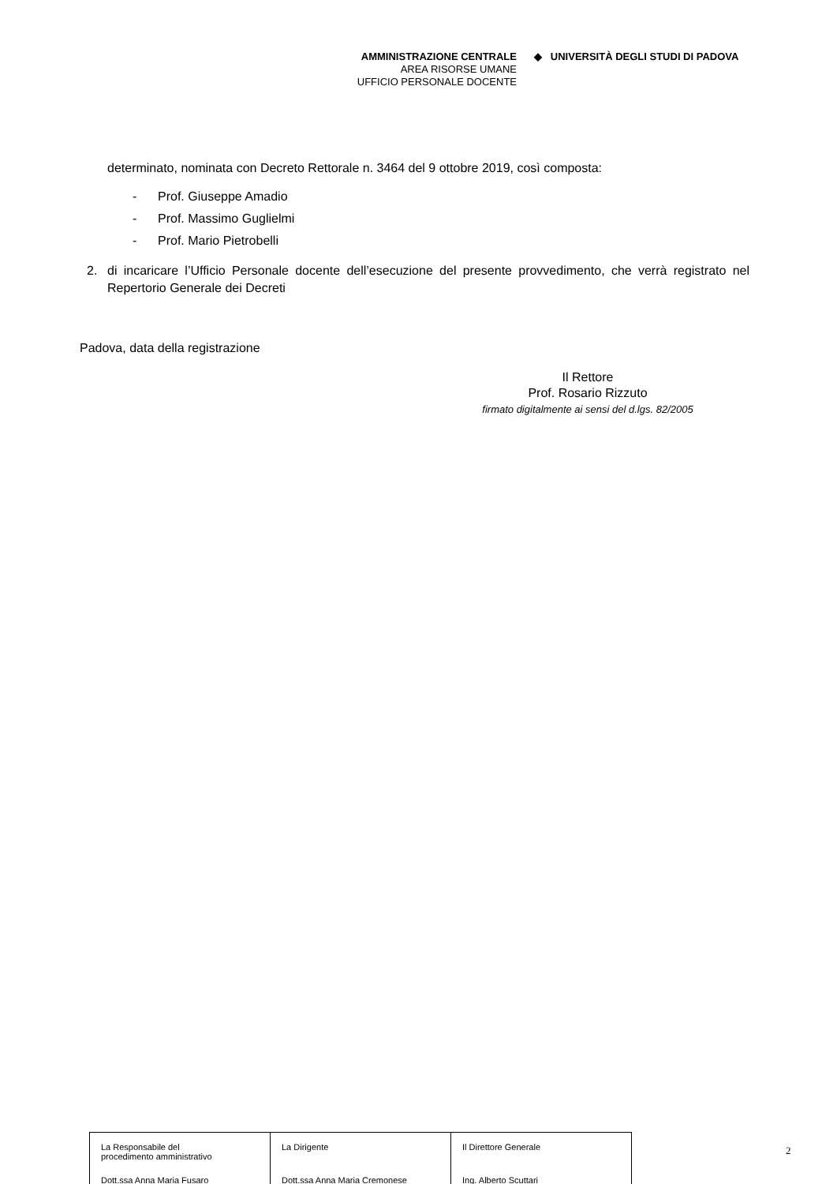AMMINISTRAZIONE CENTRALE
AREA RISORSE UMANE
UFFICIO PERSONALE DOCENTE
◆ UNIVERSITÀ DEGLI STUDI DI PADOVA
determinato, nominata con Decreto Rettorale n. 3464 del 9 ottobre 2019, così composta:
- Prof. Giuseppe Amadio
- Prof. Massimo Guglielmi
- Prof. Mario Pietrobelli
2. di incaricare l’Ufficio Personale docente dell’esecuzione del presente provvedimento, che verrà registrato nel Repertorio Generale dei Decreti
Padova, data della registrazione
Il Rettore
Prof. Rosario Rizzuto
firmato digitalmente ai sensi del d.lgs. 82/2005
| La Responsabile del procedimento amministrativo | La Dirigente | Il Direttore Generale |
| Dott.ssa Anna Maria Fusaro | Dott.ssa Anna Maria Cremonese | Ing. Alberto Scuttari |
2